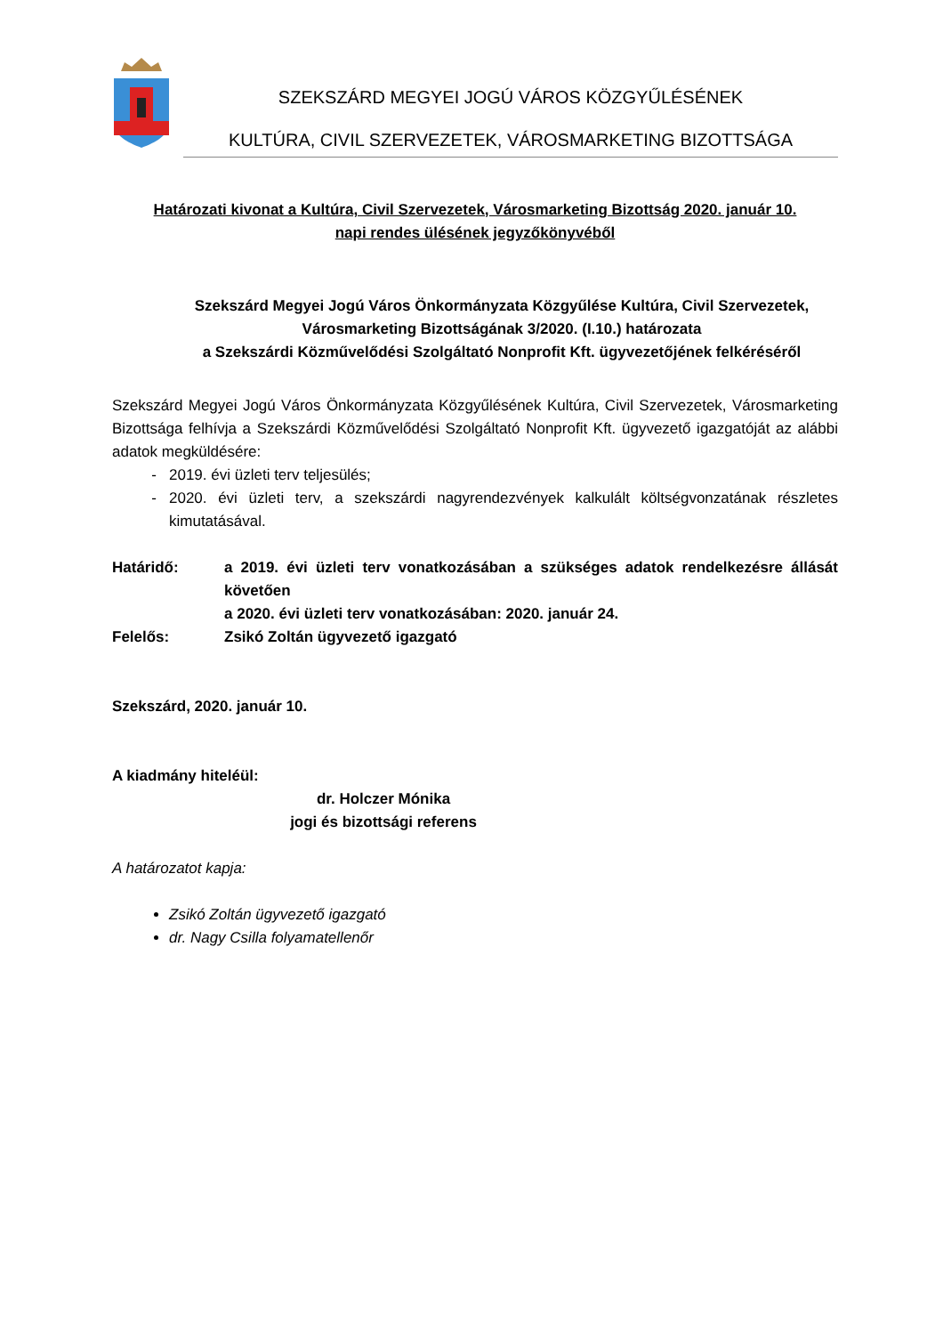SZEKSZÁRD MEGYEI JOGÚ VÁROS KÖZGYŰLÉSÉNEK
KULTÚRA, CIVIL SZERVEZETEK, VÁROSMARKETING BIZOTTSÁGA
Határozati kivonat a Kultúra, Civil Szervezetek, Városmarketing Bizottság 2020. január 10.
napi rendes ülésének jegyzőkönyvéből
Szekszárd Megyei Jogú Város Önkormányzata Közgyűlése Kultúra, Civil Szervezetek, Városmarketing Bizottságának 3/2020. (I.10.) határozata
a Szekszárdi Közművelődési Szolgáltató Nonprofit Kft. ügyvezetőjének felkéréséről
Szekszárd Megyei Jogú Város Önkormányzata Közgyűlésének Kultúra, Civil Szervezetek, Városmarketing Bizottsága felhívja a Szekszárdi Közművelődési Szolgáltató Nonprofit Kft. ügyvezető igazgatóját az alábbi adatok megküldésére:
2019. évi üzleti terv teljesülés;
2020. évi üzleti terv, a szekszárdi nagyrendezvények kalkulált költségvonzatának részletes kimutatásával.
Határidő: a 2019. évi üzleti terv vonatkozásában a szükséges adatok rendelkezésre állását követően
a 2020. évi üzleti terv vonatkozásában: 2020. január 24.
Felelős: Zsikó Zoltán ügyvezető igazgató
Szekszárd, 2020. január 10.
A kiadmány hiteléül:
dr. Holczer Mónika
jogi és bizottsági referens
A határozatot kapja:
Zsikó Zoltán ügyvezető igazgató
dr. Nagy Csilla folyamatellenőr